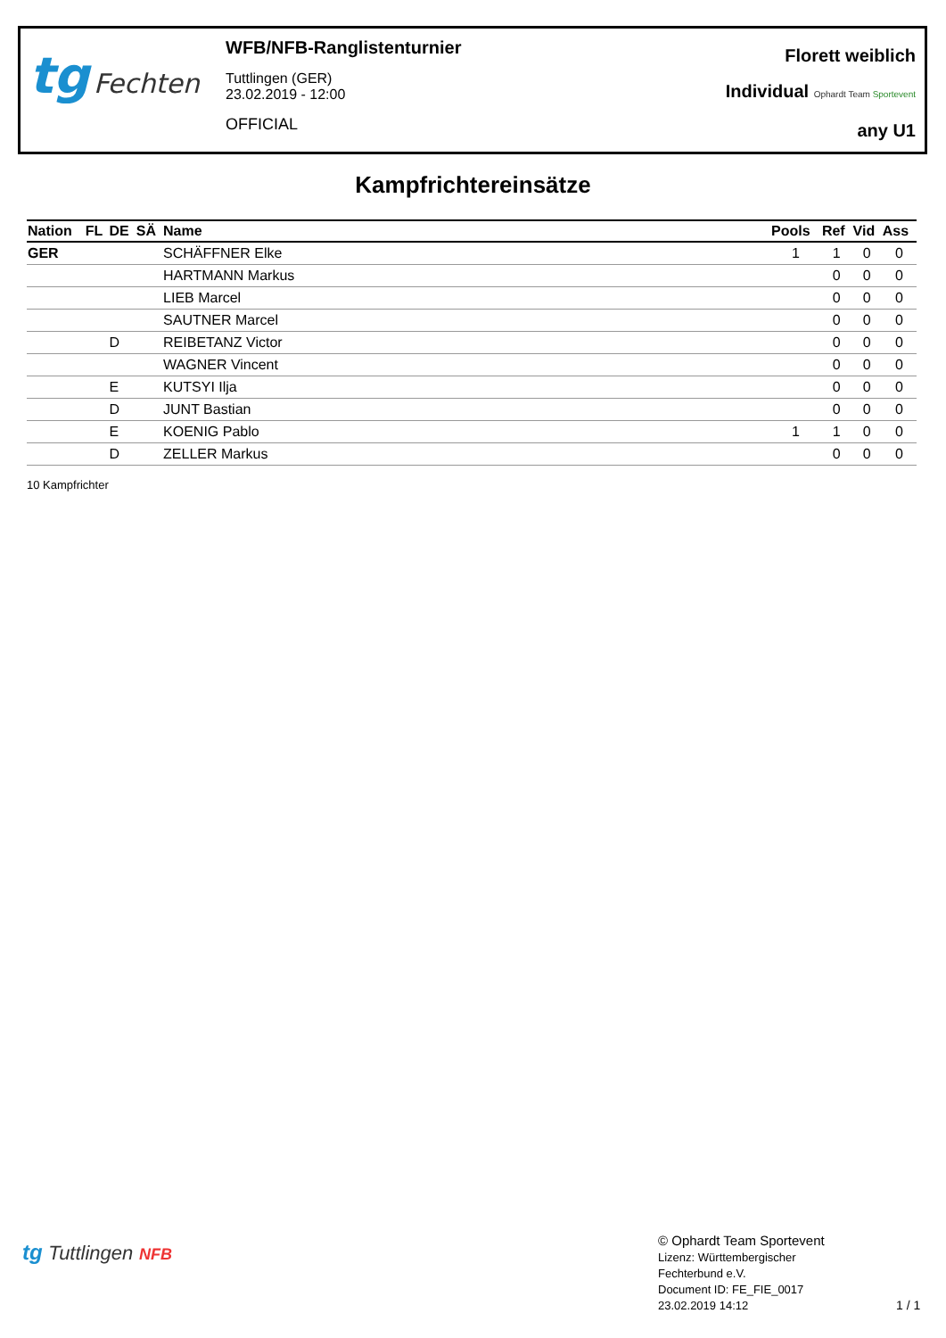tg Fechten
WFB/NFB-Ranglistenturnier
Tuttlingen (GER)
23.02.2019 - 12:00
OFFICIAL
Florett weiblich
Individual Ophardt Team Sportevent
any U1
Kampfrichtereinsätze
| Nation | FL | DE | SÄ | Name | Pools | Ref | Vid | Ass |
| --- | --- | --- | --- | --- | --- | --- | --- | --- |
| GER | | | | SCHÄFFNER Elke | 1 | 1 | 0 | 0 |
| | | | | HARTMANN Markus | | 0 | 0 | 0 |
| | | | | LIEB Marcel | | 0 | 0 | 0 |
| | | | | SAUTNER Marcel | | 0 | 0 | 0 |
| | | D | | REIBETANZ Victor | | 0 | 0 | 0 |
| | | | | WAGNER Vincent | | 0 | 0 | 0 |
| | | E | | KUTSYI Ilja | | 0 | 0 | 0 |
| | | D | | JUNT Bastian | | 0 | 0 | 0 |
| | | E | | KOENIG Pablo | 1 | 1 | 0 | 0 |
| | | D | | ZELLER Markus | | 0 | 0 | 0 |
10 Kampfrichter
tg Tuttlingen NFB
© Ophardt Team Sportevent
Lizenz: Württembergischer
Fechterbund e.V.
Document ID: FE_FIE_0017
23.02.2019 14:12
1 / 1